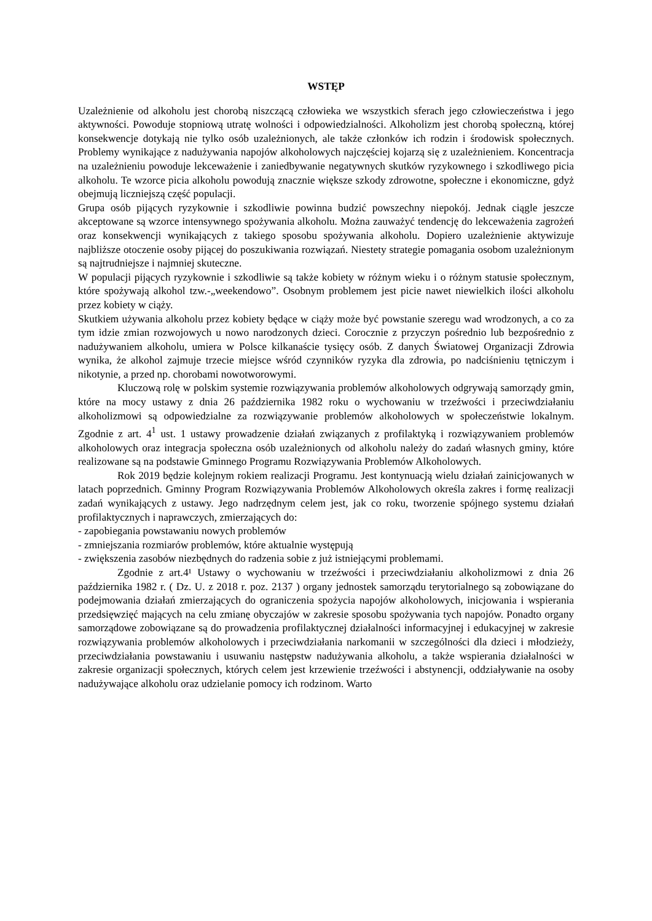WSTĘP
Uzależnienie od alkoholu jest chorobą niszczącą człowieka we wszystkich sferach jego człowieczeństwa i jego aktywności. Powoduje stopniową utratę wolności i odpowiedzialności. Alkoholizm jest chorobą społeczną, której konsekwencje dotykają nie tylko osób uzależnionych, ale także członków ich rodzin i środowisk społecznych. Problemy wynikające z nadużywania napojów alkoholowych najczęściej kojarzą się z uzależnieniem. Koncentracja na uzależnieniu powoduje lekceważenie i zaniedbywanie negatywnych skutków ryzykownego i szkodliwego picia alkoholu. Te wzorce picia alkoholu powodują znacznie większe szkody zdrowotne, społeczne i ekonomiczne, gdyż obejmują liczniejszą część populacji.
Grupa osób pijących ryzykownie i szkodliwie powinna budzić powszechny niepokój. Jednak ciągle jeszcze akceptowane są wzorce intensywnego spożywania alkoholu. Można zauważyć tendencję do lekceważenia zagrożeń oraz konsekwencji wynikających z takiego sposobu spożywania alkoholu. Dopiero uzależnienie aktywizuje najbliższe otoczenie osoby pijącej do poszukiwania rozwiązań. Niestety strategie pomagania osobom uzależnionym są najtrudniejsze i najmniej skuteczne.
W populacji pijących ryzykownie i szkodliwie są także kobiety w różnym wieku i o różnym statusie społecznym, które spożywają alkohol tzw.-„weekendowo”. Osobnym problemem jest picie nawet niewielkich ilości alkoholu przez kobiety w ciąży.
Skutkiem używania alkoholu przez kobiety będące w ciąży może być powstanie szeregu wad wrodzonych, a co za tym idzie zmian rozwojowych u nowo narodzonych dzieci. Corocznie z przyczyn pośrednio lub bezpośrednio z nadużywaniem alkoholu, umiera w Polsce kilkanaście tysięcy osób. Z danych Światowej Organizacji Zdrowia wynika, że alkohol zajmuje trzecie miejsce wśród czynników ryzyka dla zdrowia, po nadciśnieniu tętniczym i nikotynie, a przed np. chorobami nowotworowymi.
Kluczową rolę w polskim systemie rozwiązywania problemów alkoholowych odgrywają samorządy gmin, które na mocy ustawy z dnia 26 października 1982 roku o wychowaniu w trzeźwości i przeciwdziałaniu alkoholizmowi są odpowiedzialne za rozwiązywanie problemów alkoholowych w społeczeństwie lokalnym. Zgodnie z art. 4<sup>1</sup> ust. 1 ustawy prowadzenie działań związanych z profilaktyką i rozwiązywaniem problemów alkoholowych oraz integracja społeczna osób uzależnionych od alkoholu należy do zadań własnych gminy, które realizowane są na podstawie Gminnego Programu Rozwiązywania Problemów Alkoholowych.
Rok 2019 będzie kolejnym rokiem realizacji Programu. Jest kontynuacją wielu działań zainicjowanych w latach poprzednich. Gminny Program Rozwiązywania Problemów Alkoholowych określa zakres i formę realizacji zadań wynikających z ustawy. Jego nadrzędnym celem jest, jak co roku, tworzenie spójnego systemu działań profilaktycznych i naprawczych, zmierzających do:
- zapobiegania powstawaniu nowych problemów
- zmniejszania rozmiarów problemów, które aktualnie występują
- zwiększenia zasobów niezbędnych do radzenia sobie z już istniejącymi problemami.
Zgodnie z art.4¹ Ustawy o wychowaniu w trzeźwości i przeciwdziałaniu alkoholizmowi z dnia 26 października 1982 r. ( Dz. U. z 2018 r. poz. 2137 ) organy jednostek samorządu terytorialnego są zobowiązane do podejmowania działań zmierzających do ograniczenia spożycia napojów alkoholowych, inicjowania i wspierania przedsięwzięć mających na celu zmianę obyczajów w zakresie sposobu spożywania tych napojów. Ponadto organy samorządowe zobowiązane są do prowadzenia profilaktycznej działalności informacyjnej i edukacyjnej w zakresie rozwiązywania problemów alkoholowych i przeciwdziałania narkomanii w szczególności dla dzieci i młodzieży, przeciwdziałania powstawaniu i usuwaniu następstw nadużywania alkoholu, a także wspierania działalności w zakresie organizacji społecznych, których celem jest krzewienie trzeźwości i abstynencji, oddziaływanie na osoby nadużywające alkoholu oraz udzielanie pomocy ich rodzinom. Warto